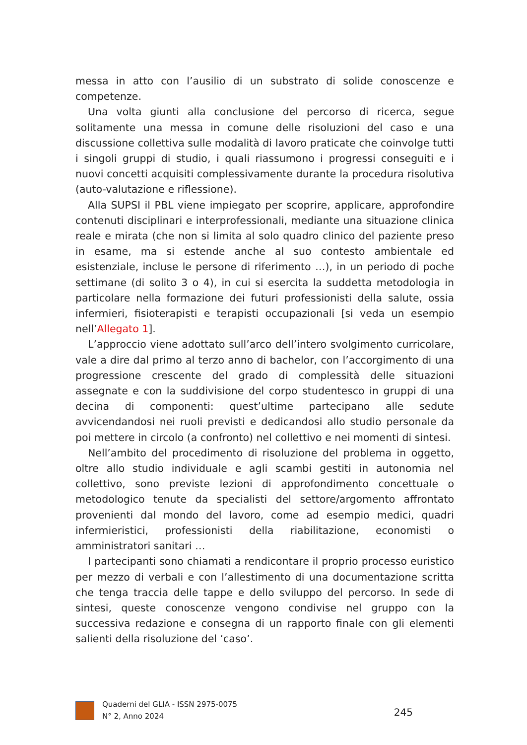messa in atto con l’ausilio di un substrato di solide conoscenze e competenze.
Una volta giunti alla conclusione del percorso di ricerca, segue solitamente una messa in comune delle risoluzioni del caso e una discussione collettiva sulle modalità di lavoro praticate che coinvolge tutti i singoli gruppi di studio, i quali riassumono i progressi conseguiti e i nuovi concetti acquisiti complessivamente durante la procedura risolutiva (auto-valutazione e riflessione).
Alla SUPSI il PBL viene impiegato per scoprire, applicare, approfondire contenuti disciplinari e interprofessionali, mediante una situazione clinica reale e mirata (che non si limita al solo quadro clinico del paziente preso in esame, ma si estende anche al suo contesto ambientale ed esistenziale, incluse le persone di riferimento …), in un periodo di poche settimane (di solito 3 o 4), in cui si esercita la suddetta metodologia in particolare nella formazione dei futuri professionisti della salute, ossia infermieri, fisioterapisti e terapisti occupazionali [si veda un esempio nell’Allegato 1].
L’approccio viene adottato sull’arco dell’intero svolgimento curricolare, vale a dire dal primo al terzo anno di bachelor, con l’accorgimento di una progressione crescente del grado di complessità delle situazioni assegnate e con la suddivisione del corpo studentesco in gruppi di una decina di componenti: quest’ultime partecipano alle sedute avvicendandosi nei ruoli previsti e dedicandosi allo studio personale da poi mettere in circolo (a confronto) nel collettivo e nei momenti di sintesi.
Nell’ambito del procedimento di risoluzione del problema in oggetto, oltre allo studio individuale e agli scambi gestiti in autonomia nel collettivo, sono previste lezioni di approfondimento concettuale o metodologico tenute da specialisti del settore/argomento affrontato provenienti dal mondo del lavoro, come ad esempio medici, quadri infermieristici, professionisti della riabilitazione, economisti o amministratori sanitari …
I partecipanti sono chiamati a rendicontare il proprio processo euristico per mezzo di verbali e con l’allestimento di una documentazione scritta che tenga traccia delle tappe e dello sviluppo del percorso. In sede di sintesi, queste conoscenze vengono condivise nel gruppo con la successiva redazione e consegna di un rapporto finale con gli elementi salienti della risoluzione del ‘caso’.
Quaderni del GLIA - ISSN 2975-0075
N° 2, Anno 2024
245